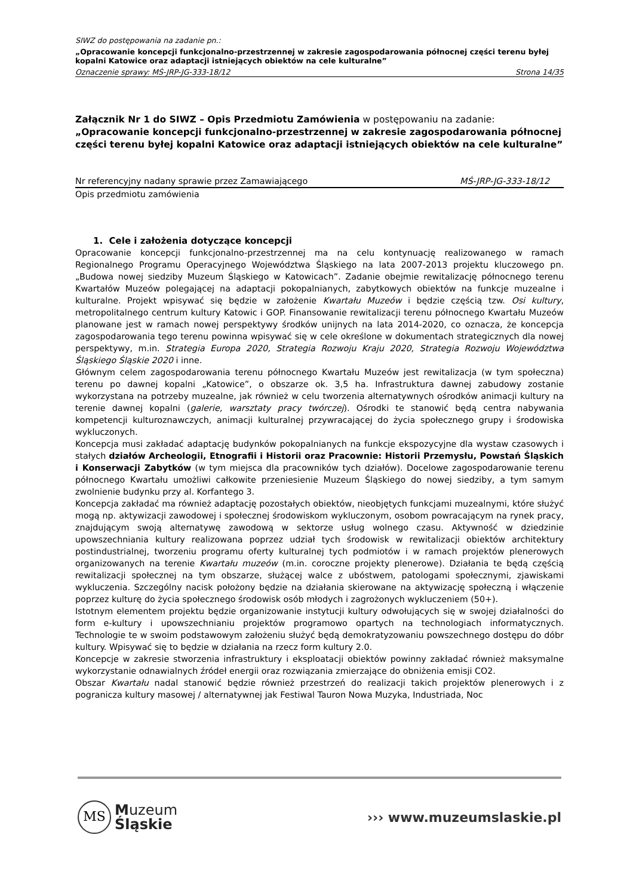SIWZ do postępowania na zadanie pn.:
„Opracowanie koncepcji funkcjonalno-przestrzennej w zakresie zagospodarowania północnej części terenu byłej kopalni Katowice oraz adaptacji istniejących obiektów na cele kulturalne”
Oznaczenie sprawy: MŚ-JRP-JG-333-18/12 Strona 14/35
Załącznik Nr 1 do SIWZ – Opis Przedmiotu Zamówienia w postępowaniu na zadanie: „Opracowanie koncepcji funkcjonalno-przestrzennej w zakresie zagospodarowania północnej części terenu byłej kopalni Katowice oraz adaptacji istniejących obiektów na cele kulturalne”
Nr referencyjny nadany sprawie przez Zamawiającego MŚ-JRP-JG-333-18/12
Opis przedmiotu zamówienia
1. Cele i założenia dotyczące koncepcji
Opracowanie koncepcji funkcjonalno-przestrzennej ma na celu kontynuację realizowanego w ramach Regionalnego Programu Operacyjnego Województwa Śląskiego na lata 2007-2013 projektu kluczowego pn. „Budowa nowej siedziby Muzeum Śląskiego w Katowicach”. Zadanie obejmie rewitalizację północnego terenu Kwartałów Muzeów polegającej na adaptacji pokopalnianych, zabytkowych obiektów na funkcje muzealne i kulturalne. Projekt wpisywać się będzie w założenie Kwartału Muzeów i będzie częścią tzw. Osi kultury, metropolitalnego centrum kultury Katowic i GOP. Finansowanie rewitalizacji terenu północnego Kwartału Muzeów planowane jest w ramach nowej perspektywy środków unijnych na lata 2014-2020, co oznacza, że koncepcja zagospodarowania tego terenu powinna wpisywać się w cele określone w dokumentach strategicznych dla nowej perspektywy, m.in. Strategia Europa 2020, Strategia Rozwoju Kraju 2020, Strategia Rozwoju Województwa Śląskiego Śląskie 2020 i inne.
Głównym celem zagospodarowania terenu północnego Kwartału Muzeów jest rewitalizacja (w tym społeczna) terenu po dawnej kopalni „Katowice”, o obszarze ok. 3,5 ha. Infrastruktura dawnej zabudowy zostanie wykorzystana na potrzeby muzealne, jak również w celu tworzenia alternatywnych ośrodków animacji kultury na terenie dawnej kopalni (galerie, warsztaty pracy twórczej). Ośrodki te stanowić będą centra nabywania kompetencji kulturoznawczych, animacji kulturalnej przywracającej do życia społecznego grupy i środowiska wykluczonych.
Koncepcja musi zakładać adaptację budynków pokopalnianych na funkcje ekspozycyjne dla wystaw czasowych i stałych działów Archeologii, Etnografii i Historii oraz Pracownie: Historii Przemysłu, Powstań Śląskich i Konserwacji Zabytków (w tym miejsca dla pracowników tych działów). Docelowe zagospodarowanie terenu północnego Kwartału umożliwi całkowite przeniesienie Muzeum Śląskiego do nowej siedziby, a tym samym zwolnienie budynku przy al. Korfantego 3.
Koncepcja zakładać ma również adaptację pozostałych obiektów, nieobjętych funkcjami muzealnymi, które służyć mogą np. aktywizacji zawodowej i społecznej środowiskom wykluczonym, osobom powracającym na rynek pracy, znajdującym swoją alternatywę zawodową w sektorze usług wolnego czasu. Aktywność w dziedzinie upowszechniania kultury realizowana poprzez udział tych środowisk w rewitalizacji obiektów architektury postindustrialnej, tworzeniu programu oferty kulturalnej tych podmiotów i w ramach projektów plenerowych organizowanych na terenie Kwartału muzeów (m.in. coroczne projekty plenerowe). Działania te będą częścią rewitalizacji społecznej na tym obszarze, służącej walce z ubóstwem, patologami społecznymi, zjawiskami wykluczenia. Szczególny nacisk położony będzie na działania skierowane na aktywizację społeczną i włączenie poprzez kulturę do życia społecznego środowisk osób młodych i zagrożonych wykluczeniem (50+).
Istotnym elementem projektu będzie organizowanie instytucji kultury odwołujących się w swojej działalności do form e-kultury i upowszechnianiu projektów programowo opartych na technologiach informatycznych. Technologie te w swoim podstawowym założeniu służyć będą demokratyzowaniu powszechnego dostępu do dóbr kultury. Wpisywać się to będzie w działania na rzecz form kultury 2.0.
Koncepcje w zakresie stworzenia infrastruktury i eksploatacji obiektów powinny zakładać również maksymalne wykorzystanie odnawialnych źródeł energii oraz rozwiązania zmierzające do obniżenia emisji CO2.
Obszar Kwartału nadal stanowić będzie również przestrzeń do realizacji takich projektów plenerowych i z pogranicza kultury masowej / alternatywnej jak Festiwal Tauron Nowa Muzyka, Industriada, Noc
MS
Muzeum
Śląskie
››› www.muzeumslaskie.pl